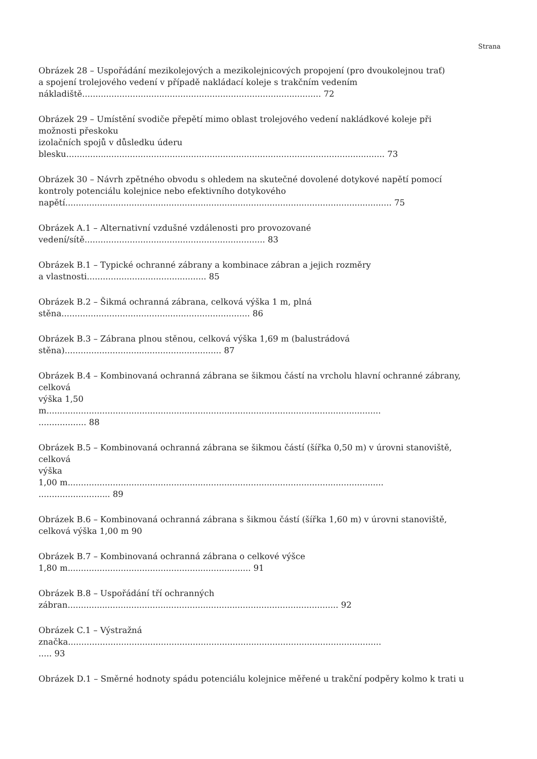Strana
Obrázek 28 – Uspořádání mezikolejových a mezikolejnicových propojení (pro dvoukolejnou trať)
a spojení trolejového vedení v případě nakládací koleje s trakčním vedením
nákladiště.......................................................................................... 72
Obrázek 29 – Umístění svodiče přepětí mimo oblast trolejového vedení nakládkové koleje při
možnosti přeskoku
izolačních spojů v důsledku úderu
blesku........................................................................................................................ 73
Obrázek 30 – Návrh zpětného obvodu s ohledem na skutečné dovolené dotykové napětí pomocí
kontroly potenciálu kolejnice nebo efektivního dotykového
napětí........................................................................................................................... 75
Obrázek A.1 – Alternativní vzdušné vzdálenosti pro provozované
vedení/sítě.................................................................... 83
Obrázek B.1 – Typické ochranné zábrany a kombinace zábran a jejich rozměry
a vlastnosti............................................. 85
Obrázek B.2 – Šikmá ochranná zábrana, celková výška 1 m, plná
stěna....................................................................... 86
Obrázek B.3 – Zábrana plnou stěnou, celková výška 1,69 m (balustrádová
stěna)........................................................... 87
Obrázek B.4 – Kombinovaná ochranná zábrana se šikmou částí na vrcholu hlavní ochranné zábrany,
celková
výška 1,50
m..............................................................................................................................
.................. 88
Obrázek B.5 – Kombinovaná ochranná zábrana se šikmou částí (šířka 0,50 m) v úrovni stanoviště,
celková
výška
1,00 m.......................................................................................................................
........................... 89
Obrázek B.6 – Kombinovaná ochranná zábrana s šikmou částí (šířka 1,60 m) v úrovni stanoviště,
celková výška 1,00 m 90
Obrázek B.7 – Kombinovaná ochranná zábrana o celkové výšce
1,80 m..................................................................... 91
Obrázek B.8 – Uspořádání tří ochranných
zábran...................................................................................................... 92
Obrázek C.1 – Výstražná
značka......................................................................................................................
..... 93
Obrázek D.1 – Směrné hodnoty spádu potenciálu kolejnice měřené u trakční podpěry kolmo k trati u